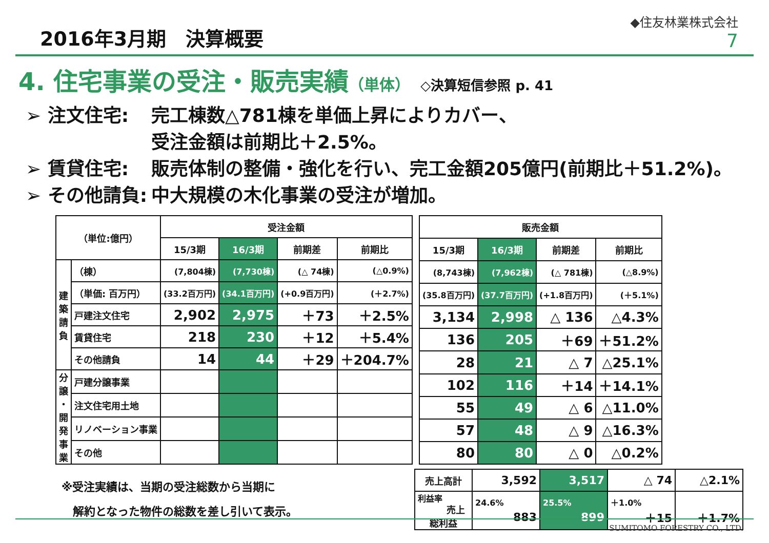2016年3月期　決算概要
◆住友林業株式会社
7
4. 住宅事業の受注・販売実績（単体） ◇決算短信参照 p. 41
➢ 注文住宅: 完工棟数△781棟を単価上昇によりカバー、
受注金額は前期比＋2.5%。
➢ 賃貸住宅: 販売体制の整備・強化を行い、完工金額205億円(前期比＋51.2%)。
➢ その他請負: 中大規模の木化事業の受注が増加。
| （単位:億円） | | 受注金額 | | | |
| --- | --- | --- | --- | --- | --- |
| | | 15/3期 | 16/3期 | 前期差 | 前期比 |
| 建 築 請 負 | （棟） | (7,804棟) | (7,730棟) | (△ 74棟) | (△0.9%) |
| | （単価: 百万円） | (33.2百万円) | (34.1百万円) | (+0.9百万円) | (＋2.7%) |
| | 戸建注文住宅 | 2,902 | 2,975 | ＋73 | ＋2.5% |
| | 賃貸住宅 | 218 | 230 | ＋12 | ＋5.4% |
| | その他請負 | 14 | 44 | ＋29 | ＋204.7% |
| 分 譲 ・ 開 発 事 業 | 戸建分譲事業 | | | | |
| | 注文住宅用土地 | | | | |
| | リノベーション事業 | | | | |
| | その他 | | | | |
| 販売金額 | | | |
| --- | --- | --- | --- |
| 15/3期 | 16/3期 | 前期差 | 前期比 |
| (8,743棟) | (7,962棟) | (△ 781棟) | (△8.9%) |
| (35.8百万円) | (37.7百万円) | (+1.8百万円) | (＋5.1%) |
| 3,134 | 2,998 | △ 136 | △4.3% |
| 136 | 205 | ＋69 | ＋51.2% |
| 28 | 21 | △ 7 | △25.1% |
| 102 | 116 | ＋14 | ＋14.1% |
| 55 | 49 | △ 6 | △11.0% |
| 57 | 48 | △ 9 | △16.3% |
| 80 | 80 | △ 0 | △0.2% |
※受注実績は、当期の受注総数から当期に
　解約となった物件の総数を差し引いて表示。
| 売上高計 | 3,592 | 3,517 | △ 74 | △2.1% |
| 利益率 売上総利益 | 24.6% 883 | 25.5% 899 | ＋1.0% ＋15 | ＋1.7% |
SUMITOMO FORESTRY CO., LTD.